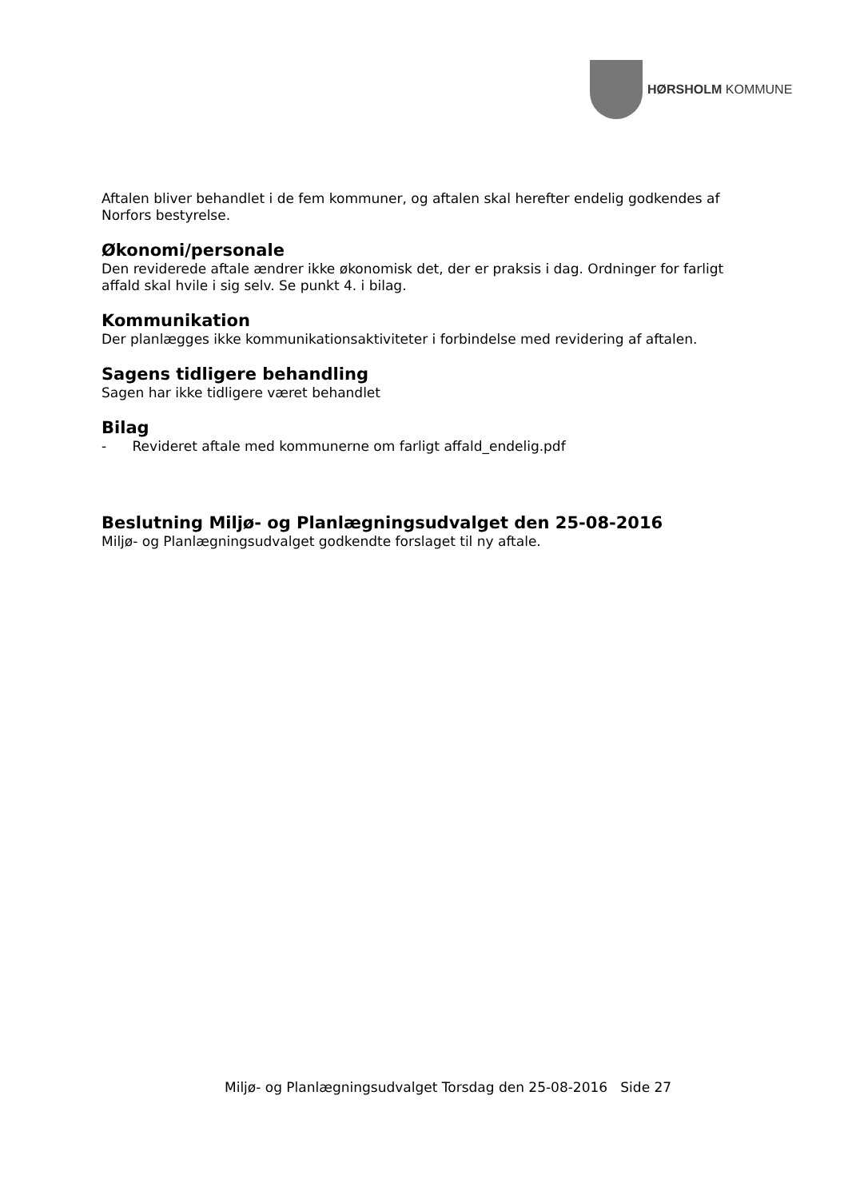HØRSHOLM KOMMUNE
Aftalen bliver behandlet i de fem kommuner, og aftalen skal herefter endelig godkendes af Norfors bestyrelse.
Økonomi/personale
Den reviderede aftale ændrer ikke økonomisk det, der er praksis i dag. Ordninger for farligt affald skal hvile i sig selv. Se punkt 4. i bilag.
Kommunikation
Der planlægges ikke kommunikationsaktiviteter i forbindelse med revidering af aftalen.
Sagens tidligere behandling
Sagen har ikke tidligere været behandlet
Bilag
- Revideret aftale med kommunerne om farligt affald_endelig.pdf
Beslutning Miljø- og Planlægningsudvalget den 25-08-2016
Miljø- og Planlægningsudvalget godkendte forslaget til ny aftale.
Miljø- og Planlægningsudvalget Torsdag den 25-08-2016 Side 27